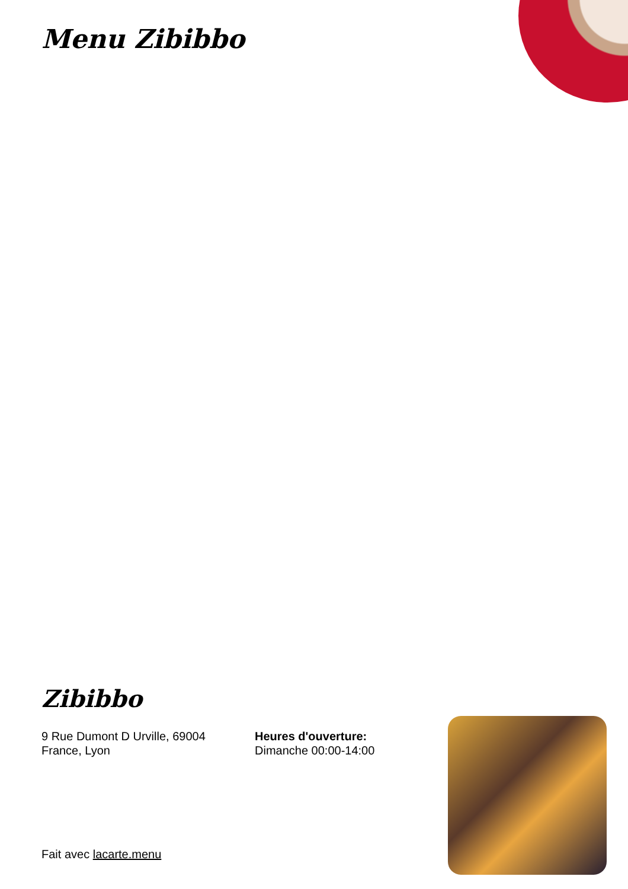Menu Zibibbo
Zibibbo
9 Rue Dumont D Urville, 69004
France, Lyon
Heures d'ouverture:
Dimanche 00:00-14:00
Fait avec lacarte.menu